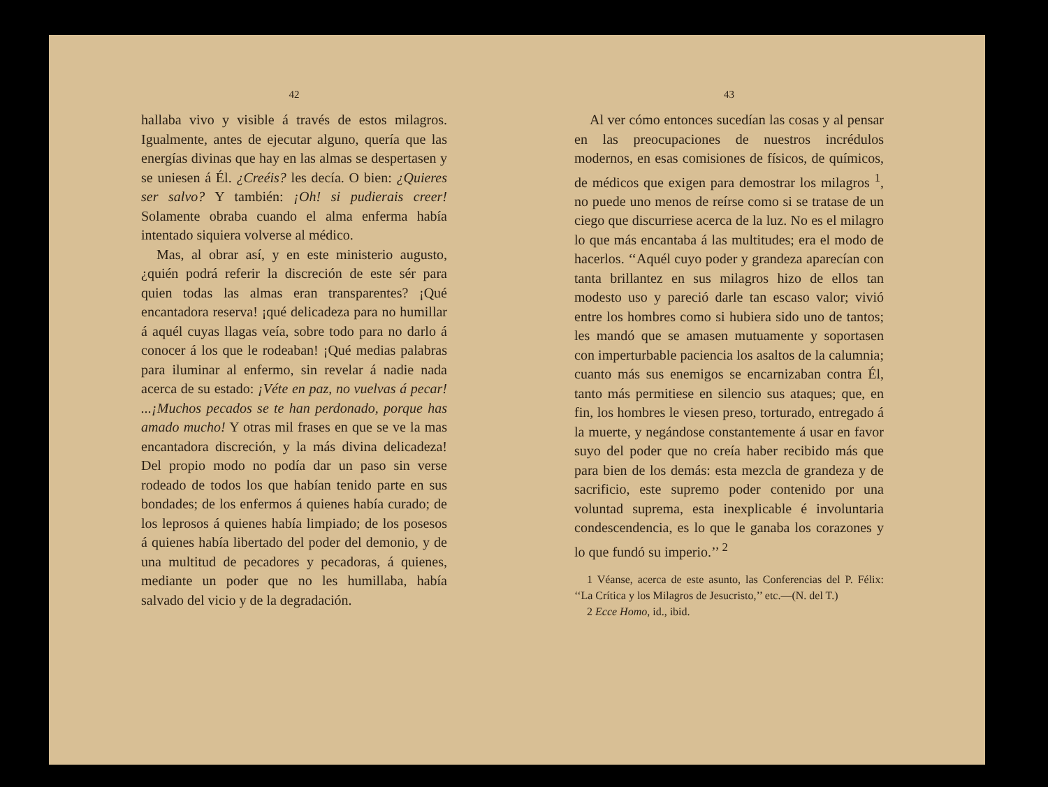42
hallaba vivo y visible á través de estos milagros. Igualmente, antes de ejecutar alguno, quería que las energías divinas que hay en las almas se despertasen y se uniesen á Él. ¿Creéis? les decía. O bien: ¿Quieres ser salvo? Y también: ¡Oh! si pudierais creer! Solamente obraba cuando el alma enferma había intentado siquiera volverse al médico.
Mas, al obrar así, y en este ministerio augusto, ¿quién podrá referir la discreción de este sér para quien todas las almas eran transparentes? ¡Qué encantadora reserva! ¡qué delicadeza para no humillar á aquél cuyas llagas veía, sobre todo para no darlo á conocer á los que le rodeaban! ¡Qué medias palabras para iluminar al enfermo, sin revelar á nadie nada acerca de su estado: ¡Véte en paz, no vuelvas á pecar! ...¡Muchos pecados se te han perdonado, porque has amado mucho! Y otras mil frases en que se ve la mas encantadora discreción, y la más divina delicadeza! Del propio modo no podía dar un paso sin verse rodeado de todos los que habían tenido parte en sus bondades; de los enfermos á quienes había curado; de los leprosos á quienes había limpiado; de los posesos á quienes había libertado del poder del demonio, y de una multitud de pecadores y pecadoras, á quienes, mediante un poder que no les humillaba, había salvado del vicio y de la degradación.
43
Al ver cómo entonces sucedían las cosas y al pensar en las preocupaciones de nuestros incrédulos modernos, en esas comisiones de físicos, de químicos, de médicos que exigen para demostrar los milagros <sup>1</sup>, no puede uno menos de reírse como si se tratase de un ciego que discurriese acerca de la luz. No es el milagro lo que más encantaba á las multitudes; era el modo de hacerlos. ‘‘Aquél cuyo poder y grandeza aparecían con tanta brillantez en sus milagros hizo de ellos tan modesto uso y pareció darle tan escaso valor; vivió entre los hombres como si hubiera sido uno de tantos; les mandó que se amasen mutuamente y soportasen con imperturbable paciencia los asaltos de la calumnia; cuanto más sus enemigos se encarnizaban contra Él, tanto más permitiese en silencio sus ataques; que, en fin, los hombres le viesen preso, torturado, entregado á la muerte, y negándose constantemente á usar en favor suyo del poder que no creía haber recibido más que para bien de los demás: esta mezcla de grandeza y de sacrificio, este supremo poder contenido por una voluntad suprema, esta inexplicable é involuntaria condescendencia, es lo que le ganaba los corazones y lo que fundó su imperio.’’ <sup>2</sup>
1 Véanse, acerca de este asunto, las Conferencias del P. Félix: ‘‘La Crítica y los Milagros de Jesucristo,’’ etc.—(N. del T.)
2 Ecce Homo, id., ibid.